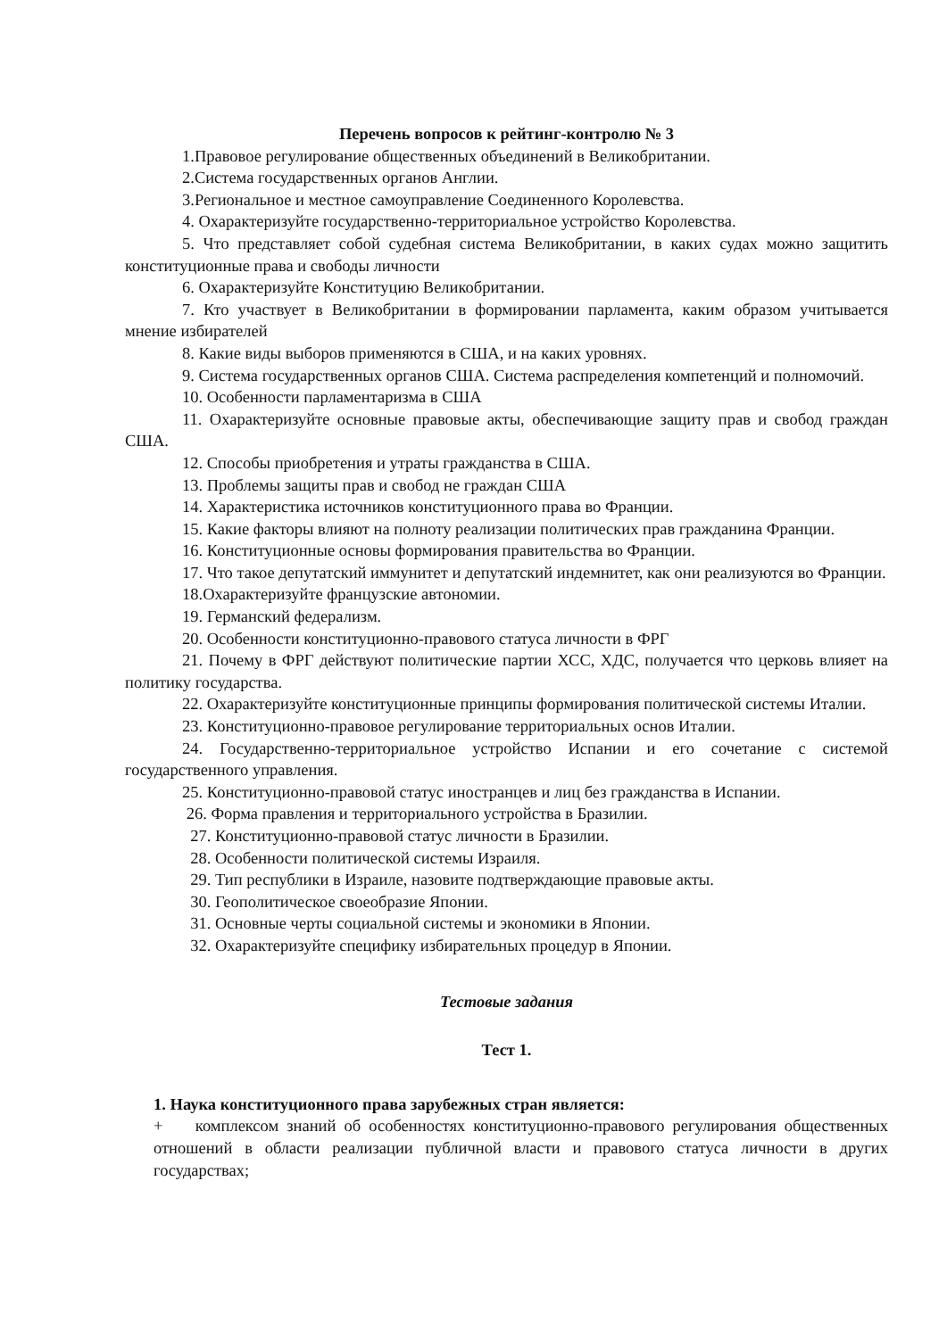Перечень вопросов к рейтинг-контролю № 3
1.Правовое регулирование общественных объединений в Великобритании.
2.Система государственных органов Англии.
3.Региональное и местное самоуправление Соединенного Королевства.
4. Охарактеризуйте государственно-территориальное устройство Королевства.
5. Что представляет собой судебная система Великобритании, в каких судах можно защитить конституционные права и свободы личности
6. Охарактеризуйте Конституцию Великобритании.
7. Кто участвует в Великобритании в формировании парламента, каким образом учитывается мнение избирателей
8. Какие виды выборов применяются в США, и на каких уровнях.
9. Система государственных органов США. Система распределения компетенций и полномочий.
10. Особенности парламентаризма в США
11. Охарактеризуйте основные правовые акты, обеспечивающие защиту прав и свобод граждан США.
12. Способы приобретения и утраты гражданства в США.
13. Проблемы защиты прав и свобод не граждан США
14. Характеристика источников конституционного права во Франции.
15. Какие факторы влияют на полноту реализации политических прав гражданина Франции.
16. Конституционные основы формирования правительства во Франции.
17. Что такое депутатский иммунитет и депутатский индемнитет, как они реализуются во Франции.
18.Охарактеризуйте французские автономии.
19. Германский федерализм.
20. Особенности конституционно-правового статуса личности в ФРГ
21. Почему в ФРГ действуют политические партии ХСС, ХДС, получается что церковь влияет на политику государства.
22. Охарактеризуйте конституционные принципы формирования политической системы Италии.
23. Конституционно-правовое регулирование территориальных основ Италии.
24. Государственно-территориальное устройство Испании и его сочетание с системой государственного управления.
25. Конституционно-правовой статус иностранцев и лиц без гражданства в Испании.
26. Форма правления и территориального устройства в Бразилии.
27. Конституционно-правовой статус личности в Бразилии.
28. Особенности политической системы Израиля.
29. Тип республики в Израиле, назовите подтверждающие правовые акты.
30. Геополитическое своеобразие Японии.
31. Основные черты социальной системы и экономики в Японии.
32. Охарактеризуйте специфику избирательных процедур в Японии.
Тестовые задания
Тест 1.
1. Наука конституционного права зарубежных стран является:
+ комплексом знаний об особенностях конституционно-правового регулирования общественных отношений в области реализации публичной власти и правового статуса личности в других государствах;